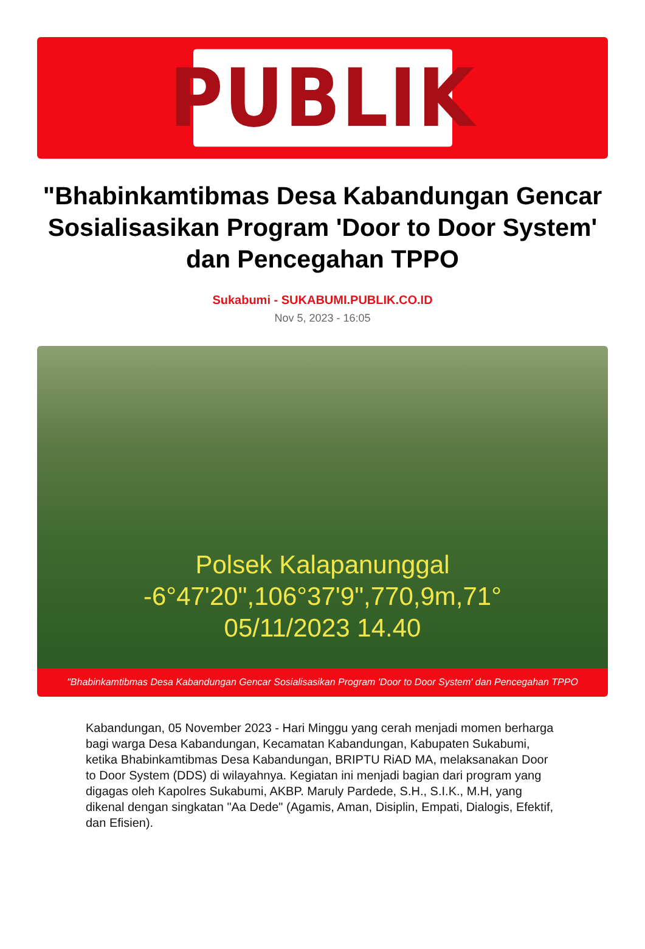PUBLIK
"Bhabinkamtibmas Desa Kabandungan Gencar Sosialisasikan Program 'Door to Door System' dan Pencegahan TPPO
Sukabumi - SUKABUMI.PUBLIK.CO.ID
Nov 5, 2023 - 16:05
Polsek Kalapanunggal
-6°47'20",106°37'9",770,9m,71°
05/11/2023 14.40
"Bhabinkamtibmas Desa Kabandungan Gencar Sosialisasikan Program 'Door to Door System' dan Pencegahan TPPO
Kabandungan, 05 November 2023 - Hari Minggu yang cerah menjadi momen berharga bagi warga Desa Kabandungan, Kecamatan Kabandungan, Kabupaten Sukabumi, ketika Bhabinkamtibmas Desa Kabandungan, BRIPTU RiAD MA, melaksanakan Door to Door System (DDS) di wilayahnya. Kegiatan ini menjadi bagian dari program yang digagas oleh Kapolres Sukabumi, AKBP. Maruly Pardede, S.H., S.I.K., M.H, yang dikenal dengan singkatan "Aa Dede" (Agamis, Aman, Disiplin, Empati, Dialogis, Efektif, dan Efisien).